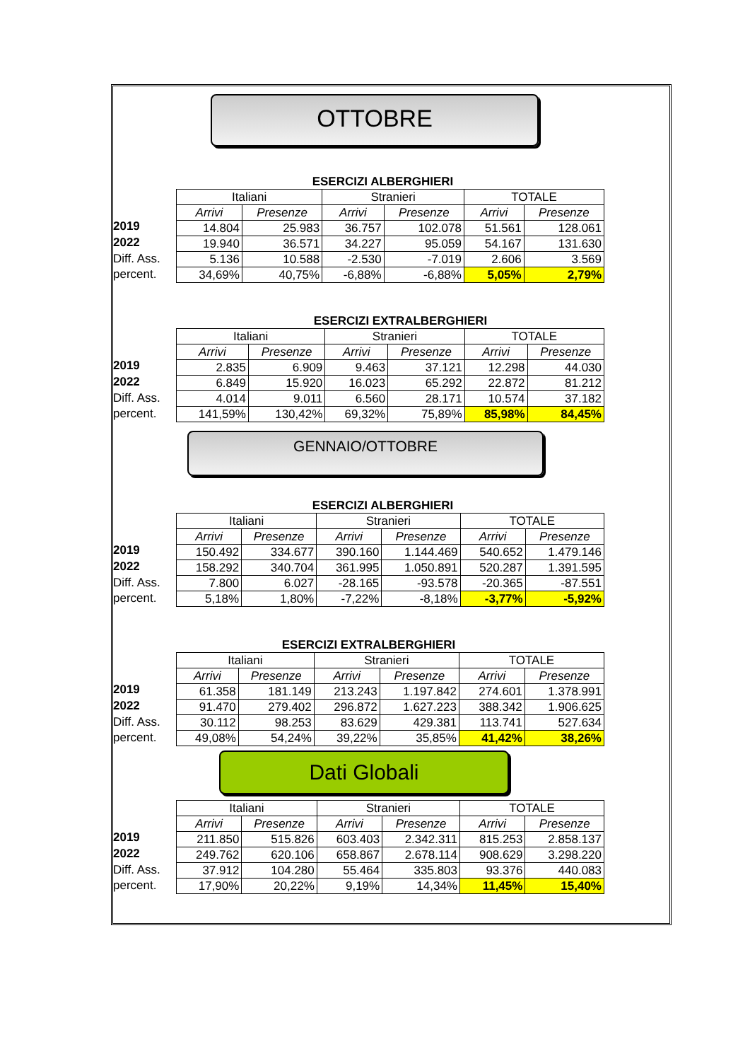OTTOBRE
ESERCIZI ALBERGHIERI
2019
2022
Diff. Ass.
percent.
| Italiani | | Stranieri | | TOTALE | |
| --- | --- | --- | --- | --- | --- |
| Arrivi | Presenze | Arrivi | Presenze | Arrivi | Presenze |
| 14.804 | 25.983 | 36.757 | 102.078 | 51.561 | 128.061 |
| 19.940 | 36.571 | 34.227 | 95.059 | 54.167 | 131.630 |
| 5.136 | 10.588 | -2.530 | -7.019 | 2.606 | 3.569 |
| 34,69% | 40,75% | -6,88% | -6,88% | 5,05% | 2,79% |
ESERCIZI EXTRALBERGHIERI
2019
2022
Diff. Ass.
percent.
| Italiani | | Stranieri | | TOTALE | |
| --- | --- | --- | --- | --- | --- |
| Arrivi | Presenze | Arrivi | Presenze | Arrivi | Presenze |
| 2.835 | 6.909 | 9.463 | 37.121 | 12.298 | 44.030 |
| 6.849 | 15.920 | 16.023 | 65.292 | 22.872 | 81.212 |
| 4.014 | 9.011 | 6.560 | 28.171 | 10.574 | 37.182 |
| 141,59% | 130,42% | 69,32% | 75,89% | 85,98% | 84,45% |
GENNAIO/OTTOBRE
ESERCIZI ALBERGHIERI
2019
2022
Diff. Ass.
percent.
| Italiani | | Stranieri | | TOTALE | |
| --- | --- | --- | --- | --- | --- |
| Arrivi | Presenze | Arrivi | Presenze | Arrivi | Presenze |
| 150.492 | 334.677 | 390.160 | 1.144.469 | 540.652 | 1.479.146 |
| 158.292 | 340.704 | 361.995 | 1.050.891 | 520.287 | 1.391.595 |
| 7.800 | 6.027 | -28.165 | -93.578 | -20.365 | -87.551 |
| 5,18% | 1,80% | -7,22% | -8,18% | -3,77% | -5,92% |
ESERCIZI EXTRALBERGHIERI
2019
2022
Diff. Ass.
percent.
| Italiani | | Stranieri | | TOTALE | |
| --- | --- | --- | --- | --- | --- |
| Arrivi | Presenze | Arrivi | Presenze | Arrivi | Presenze |
| 61.358 | 181.149 | 213.243 | 1.197.842 | 274.601 | 1.378.991 |
| 91.470 | 279.402 | 296.872 | 1.627.223 | 388.342 | 1.906.625 |
| 30.112 | 98.253 | 83.629 | 429.381 | 113.741 | 527.634 |
| 49,08% | 54,24% | 39,22% | 35,85% | 41,42% | 38,26% |
Dati Globali
2019
2022
Diff. Ass.
percent.
| Italiani | | Stranieri | | TOTALE | |
| --- | --- | --- | --- | --- | --- |
| Arrivi | Presenze | Arrivi | Presenze | Arrivi | Presenze |
| 211.850 | 515.826 | 603.403 | 2.342.311 | 815.253 | 2.858.137 |
| 249.762 | 620.106 | 658.867 | 2.678.114 | 908.629 | 3.298.220 |
| 37.912 | 104.280 | 55.464 | 335.803 | 93.376 | 440.083 |
| 17,90% | 20,22% | 9,19% | 14,34% | 11,45% | 15,40% |